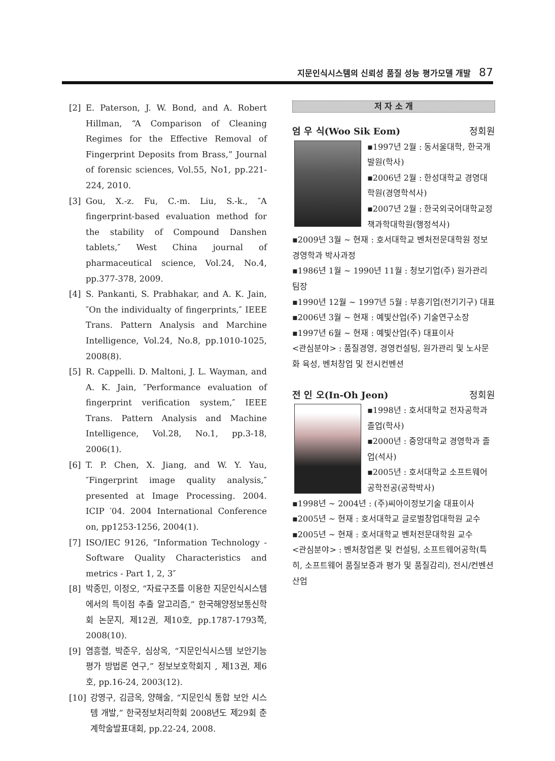지문인식시스템의 신뢰성 품질 성능 평가모델 개발 87
[2] E. Paterson, J. W. Bond, and A. Robert Hillman, “A Comparison of Cleaning Regimes for the Effective Removal of Fingerprint Deposits from Brass,” Journal of forensic sciences, Vol.55, No1, pp.221-224, 2010.
[3] Gou, X.-z. Fu, C.-m. Liu, S.-k., ″A fingerprint-based evaluation method for the stability of Compound Danshen tablets,″ West China journal of pharmaceutical science, Vol.24, No.4, pp.377-378, 2009.
[4] S. Pankanti, S. Prabhakar, and A. K. Jain, ″On the individualty of fingerprints,″ IEEE Trans. Pattern Analysis and Marchine Intelligence, Vol.24, No.8, pp.1010-1025, 2008(8).
[5] R. Cappelli. D. Maltoni, J. L. Wayman, and A. K. Jain, ″Performance evaluation of fingerprint verification system,″ IEEE Trans. Pattern Analysis and Machine Intelligence, Vol.28, No.1, pp.3-18, 2006(1).
[6] T. P. Chen, X. Jiang, and W. Y. Yau, ″Fingerprint image quality analysis,″ presented at Image Processing. 2004. ICIP ′04. 2004 International Conference on, pp1253-1256, 2004(1).
[7] ISO/IEC 9126, “Information Technology - Software Quality Characteristics and metrics - Part 1, 2, 3″
[8] 박종민, 이정오, “자료구조를 이용한 지문인식시스템에서의 특이점 추출 알고리즘,” 한국해양정보통신학회 논문지, 제12권, 제10호, pp.1787-1793쪽, 2008(10).
[9] 염흥렬, 박준우, 심상옥, “지문인식시스템 보안기능 평가 방법론 연구,” 정보보호학회지 , 제13권, 제6호, pp.16-24, 2003(12).
[10] 강영구, 김금옥, 양해술, “지문인식 통합 보안 시스템 개발,” 한국정보처리학회 2008년도 제29회 춘계학술발표대회, pp.22-24, 2008.
저 자 소 개
엄 우 식(Woo Sik Eom) 정회원
▪1997년 2월 : 동서울대학, 한국개발원(학사)
▪2006년 2월 : 한성대학교 경영대학원(경영학석사)
▪2007년 2월 : 한국외국어대학교정책과학대학원(행정석사)
▪2009년 3월 ~ 현재 : 호서대학교 벤처전문대학원 정보경영학과 박사과정
▪1986년 1월 ~ 1990년 11월 : 청보기업(주) 원가관리 팀장
▪1990년 12월 ~ 1997년 5월 : 부흥기업(전기기구) 대표
▪2006년 3월 ~ 현재 : 예빛산업(주) 기술연구소장
▪1997년 6월 ~ 현재 : 예빛산업(주) 대표이사
<관심분야> : 품질경영, 경영컨설팅, 원가관리 및 노사문화 육성, 벤처창업 및 전시컨벤션
전 인 오(In-Oh Jeon) 정회원
▪1998년 : 호서대학교 전자공학과 졸업(학사)
▪2000년 : 중앙대학교 경영학과 졸업(석사)
▪2005년 : 호서대학교 소프트웨어공학전공(공학박사)
▪1998년 ~ 2004년 : (주)씨아이정보기술 대표이사
▪2005년 ~ 현재 : 호서대학교 글로벌창업대학원 교수
▪2005년 ~ 현재 : 호서대학교 벤처전문대학원 교수
<관심분야> : 벤처창업론 및 컨설팅, 소프트웨어공학(특히, 소프트웨어 품질보증과 평가 및 품질감리), 전시/컨벤션산업